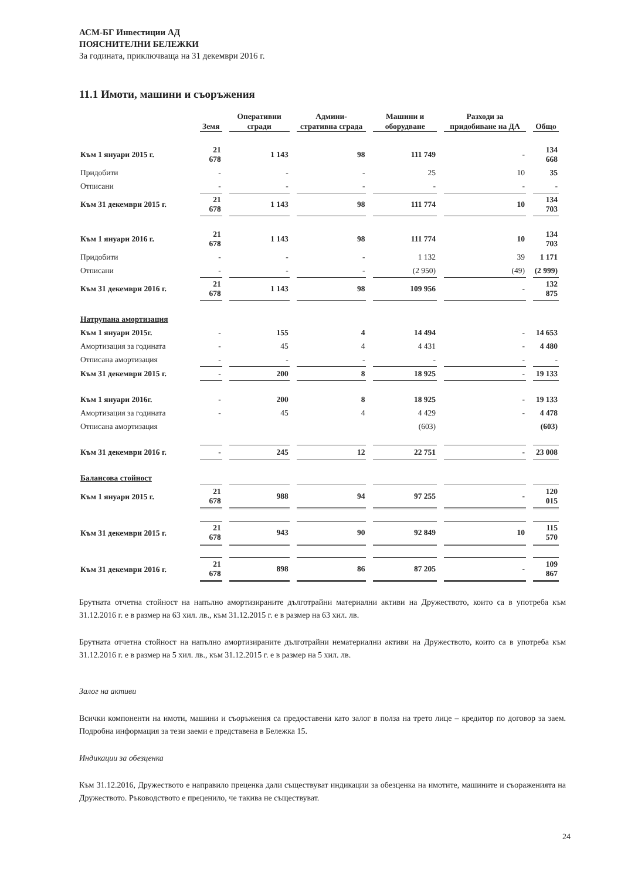АСМ-БГ Инвестиции АД
ПОЯСНИТЕЛНИ БЕЛЕЖКИ
За годината, приключваща на 31 декември 2016 г.
11.1 Имоти, машини и съоръжения
| | Земя | Оперативни сгради | Админи-стративна сграда | Машини и оборудване | Разходи за придобиване на ДА | Общо |
| --- | --- | --- | --- | --- | --- | --- |
| Към 1 януари 2015 г. | 21 678 | 1 143 | 98 | 111 749 | - | 134 668 |
| Придобити | - | - | - | 25 | 10 | 35 |
| Отписани | - | - | - | - | - | - |
| Към 31 декември 2015 г. | 21 678 | 1 143 | 98 | 111 774 | 10 | 134 703 |
| Към 1 януари 2016 г. | 21 678 | 1 143 | 98 | 111 774 | 10 | 134 703 |
| Придобити | - | - | - | 1 132 | 39 | 1 171 |
| Отписани | - | - | - | (2 950) | (49) | (2 999) |
| Към 31 декември 2016 г. | 21 678 | 1 143 | 98 | 109 956 | - | 132 875 |
| Натрупана амортизация | | | | | | |
| Към 1 януари 2015г. | - | 155 | 4 | 14 494 | - | 14 653 |
| Амортизация за годината | - | 45 | 4 | 4 431 | - | 4 480 |
| Отписана амортизация | - | - | - | - | - | - |
| Към 31 декември 2015 г. | - | 200 | 8 | 18 925 | - | 19 133 |
| Към 1 януари 2016г. | - | 200 | 8 | 18 925 | - | 19 133 |
| Амортизация за годината | - | 45 | 4 | 4 429 | - | 4 478 |
| Отписана амортизация | | | | (603) | | (603) |
| Към 31 декември 2016 г. | - | 245 | 12 | 22 751 | - | 23 008 |
| Балансова стойност | | | | | | |
| Към 1 януари 2015 г. | 21 678 | 988 | 94 | 97 255 | - | 120 015 |
| Към 31 декември 2015 г. | 21 678 | 943 | 90 | 92 849 | 10 | 115 570 |
| Към 31 декември 2016 г. | 21 678 | 898 | 86 | 87 205 | - | 109 867 |
Брутната отчетна стойност на напълно амортизираните дълготрайни материални активи на Дружеството, които са в употреба към 31.12.2016 г. е в размер на 63 хил. лв., към 31.12.2015 г. е в размер на 63 хил. лв.
Брутната отчетна стойност на напълно амортизираните дълготрайни нематериални активи на Дружеството, които са в употреба към 31.12.2016 г. е в размер на 5 хил. лв., към 31.12.2015 г. е в размер на 5 хил. лв.
Залог на активи
Всички компоненти на имоти, машини и съоръжения са предоставени като залог в полза на трето лице – кредитор по договор за заем. Подробна информация за тези заеми е представена в Бележка 15.
Индикации за обезценка
Към 31.12.2016, Дружеството е направило преценка дали съществуват индикации за обезценка на имотите, машините и съораженията на Дружеството. Ръководството е преценило, че такива не съществуват.
24